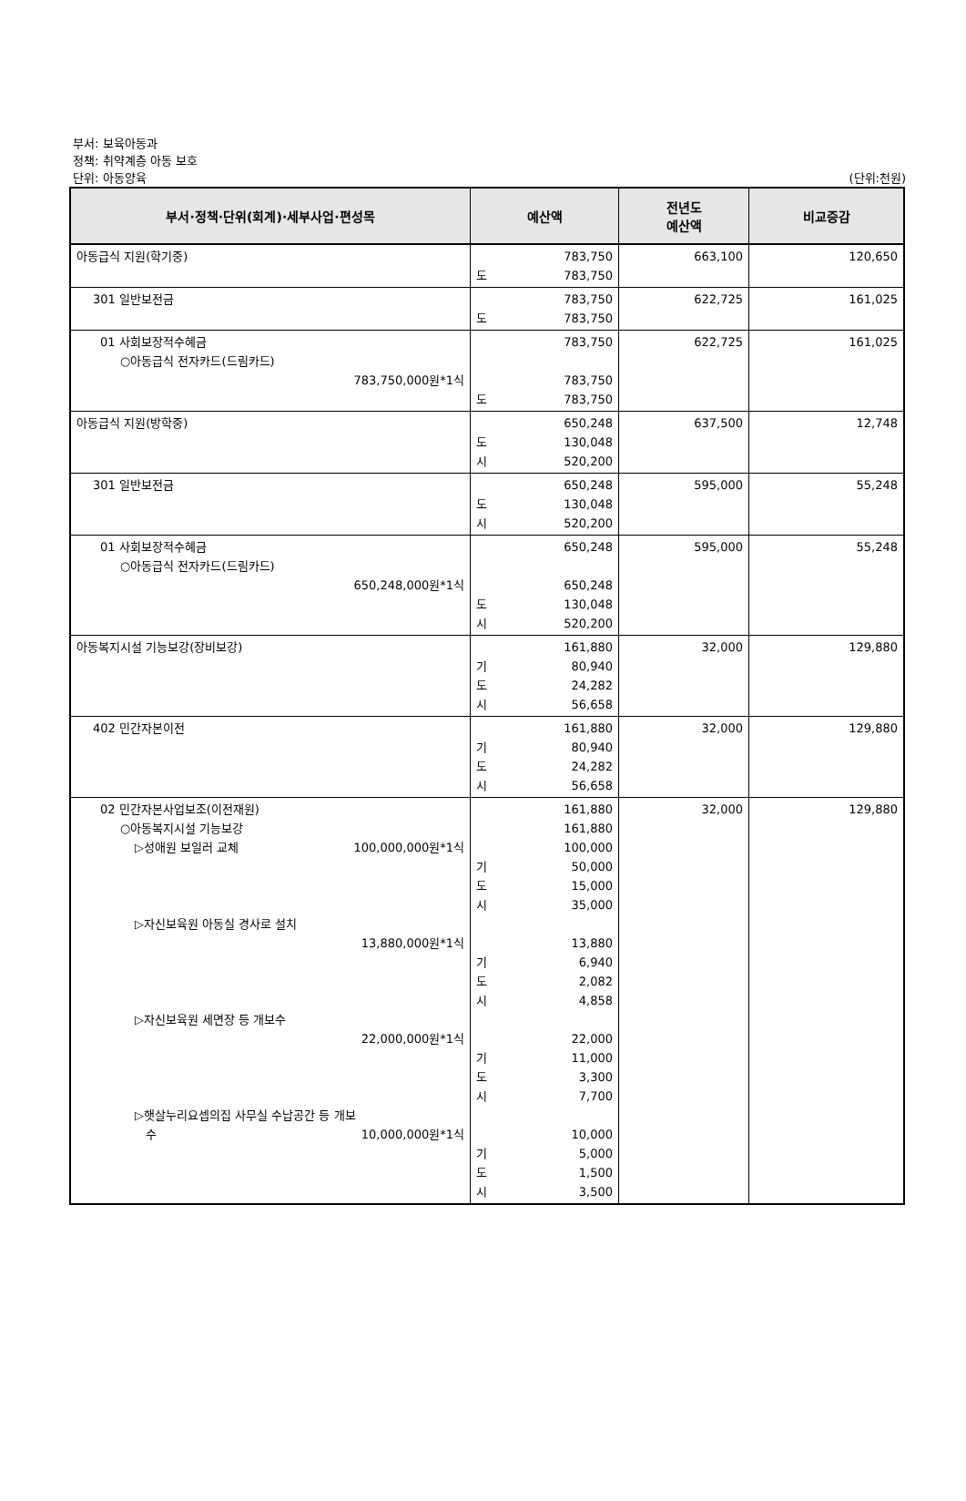부서: 보육아동과
정책: 취약계층 아동 보호
단위: 아동양육
(단위:천원)
| 부서·정책·단위(회계)·세부사업·편성목 | 예산액 | 전년도 예산액 | 비교증감 |
| --- | --- | --- | --- |
| 아동급식 지원(학기중) | 783,750 도 783,750 | 663,100 | 120,650 |
| 301 일반보전금 | 783,750 도 783,750 | 622,725 | 161,025 |
| 01 사회보장적수혜금 ○아동급식 전자카드(드림카드) 783,750,000원*1식 | 783,750 783,750 도 783,750 | 622,725 | 161,025 |
| 아동급식 지원(방학중) | 650,248 도 130,048 시 520,200 | 637,500 | 12,748 |
| 301 일반보전금 | 650,248 도 130,048 시 520,200 | 595,000 | 55,248 |
| 01 사회보장적수혜금 ○아동급식 전자카드(드림카드) 650,248,000원*1식 | 650,248 650,248 도 130,048 시 520,200 | 595,000 | 55,248 |
| 아동복지시설 기능보강(장비보강) | 161,880 기 80,940 도 24,282 시 56,658 | 32,000 | 129,880 |
| 402 민간자본이전 | 161,880 기 80,940 도 24,282 시 56,658 | 32,000 | 129,880 |
| 02 민간자본사업보조(이전재원) ○아동복지시설 기능보강 ▷성애원 보일러 교체 100,000,000원*1식 ▷자신보육원 아동실 경사로 설치 13,880,000원*1식 ▷자신보육원 세면장 등 개보수 22,000,000원*1식 ▷햇살누리요셉의집 사무실 수납공간 등 개보 수 10,000,000원*1식 | 161,880 161,880 100,000 기 50,000 도 15,000 시 35,000 13,880 기 6,940 도 2,082 시 4,858 22,000 기 11,000 도 3,300 시 7,700 10,000 기 5,000 도 1,500 시 3,500 | 32,000 | 129,880 |